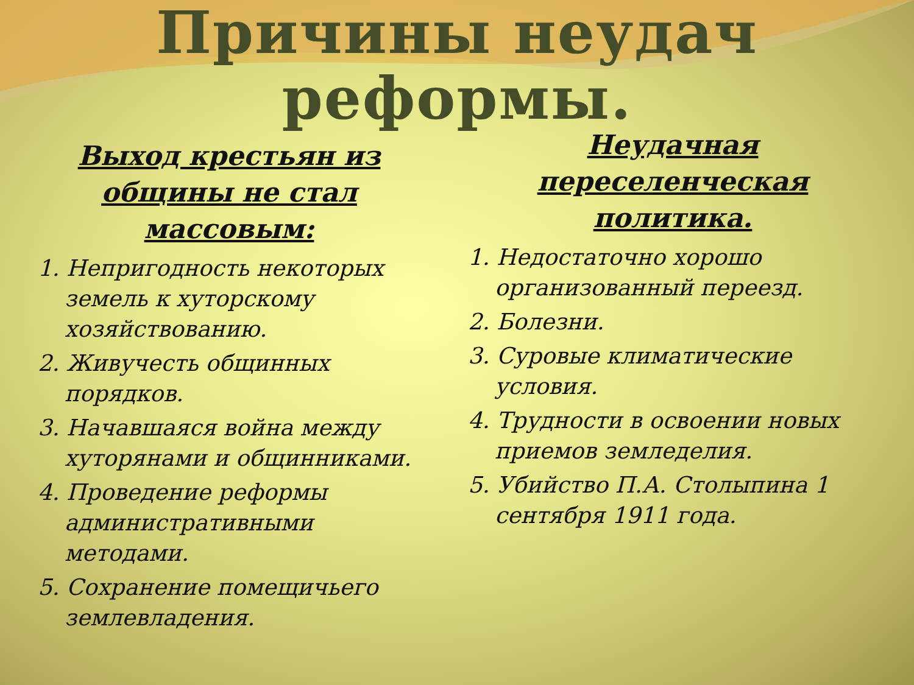Причины неудач
реформы.
Выход крестьян из общины не стал массовым:
1. Непригодность некоторых земель к хуторскому хозяйствованию.
2. Живучесть общинных порядков.
3. Начавшаяся война между хуторянами и общинниками.
4. Проведение реформы административными методами.
5. Сохранение помещичьего землевладения.
Неудачная переселенческая политика.
1. Недостаточно хорошо организованный переезд.
2. Болезни.
3. Суровые климатические условия.
4. Трудности в освоении новых приемов земледелия.
5. Убийство П.А. Столыпина 1 сентября 1911 года.